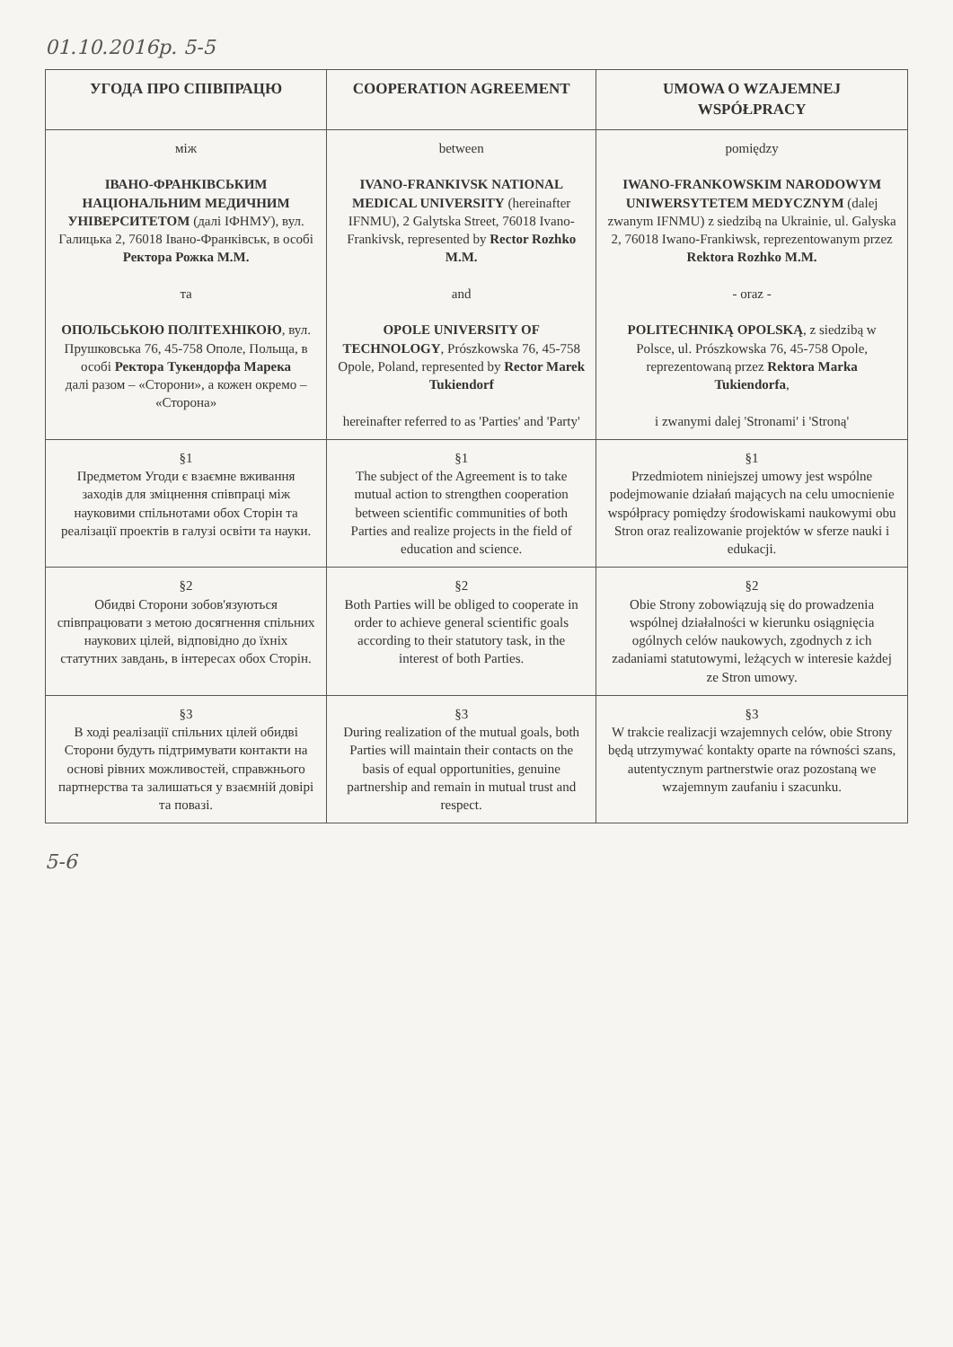01.10.2016р. 5-5
| УГОДА ПРО СПІВПРАЦЮ | COOPERATION AGREEMENT | UMOWA O WZAJEMNEJ WSPÓŁPRACY |
| --- | --- | --- |
| між ІВАНО-ФРАНКІВСЬКИМ НАЦІОНАЛЬНИМ МЕДИЧНИМ УНІВЕРСИТЕТОМ (далі ІФНМУ), вул. Галицька 2, 76018 Івано-Франківськ, в особі Ректора Рожка М.М. та ОПОЛЬСЬКОЮ ПОЛІТЕХНІКОЮ , вул. Прушковська 76, 45-758 Ополе, Польща, в особі Ректора Тукендорфа Марека далі разом – «Сторони», а кожен окремо – «Сторона» | between IVANO-FRANKIVSK NATIONAL MEDICAL UNIVERSITY (hereinafter IFNMU), 2 Galytska Street, 76018 Ivano-Frankivsk, represented by Rector Rozhko M.M. and OPOLE UNIVERSITY OF TECHNOLOGY , Prószkowska 76, 45-758 Opole, Poland, represented by Rector Marek Tukiendorf hereinafter referred to as 'Parties' and 'Party' | pomiędzy IWANO-FRANKOWSKIM NARODOWYM UNIWERSYTETEM MEDYCZNYM (dalej zwanym IFNMU) z siedzibą na Ukrainie, ul. Galyѕka 2, 76018 Iwano-Frankiwsk, reprezentowanym przez Rektora Rozhko M.M. - oraz - POLITECHNIKĄ OPOLSKĄ , z siedzibą w Polsce, ul. Prószkowska 76, 45-758 Opole, reprezentowaną przez Rektora Marka Tukiendorfa , i zwanymi dalej 'Stronami' i 'Stroną' |
| §1 Предметом Угоди є взаємне вживання заходів для зміцнення співпраці між науковими спільнотами обох Сторін та реалізації проектів в галузі освіти та науки. | §1 The subject of the Agreement is to take mutual action to strengthen cooperation between scientific communities of both Parties and realize projects in the field of education and science. | §1 Przedmiotem niniejszej umowy jest wspólne podejmowanie działań mających na celu umocnienie współpracy pomiędzy środowiskami naukowymi obu Stron oraz realizowanie projektów w sferze nauki i edukacji. |
| §2 Обидві Сторони зобов'язуються співпрацювати з метою досягнення спільних наукових цілей, відповідно до їхніх статутних завдань, в інтересах обох Сторін. | §2 Both Parties will be obliged to cooperate in order to achieve general scientific goals according to their statutory task, in the interest of both Parties. | §2 Obie Strony zobowiązują się do prowadzenia wspólnej działalności w kierunku osiągnięcia ogólnych celów naukowych, zgodnych z ich zadaniami statutowymi, leżących w interesie każdej ze Stron umowy. |
| §3 В ході реалізації спільних цілей обидві Сторони будуть підтримувати контакти на основі рівних можливостей, справжнього партнерства та залишаться у взаємній довірі та повазі. | §3 During realization of the mutual goals, both Parties will maintain their contacts on the basis of equal opportunities, genuine partnership and remain in mutual trust and respect. | §3 W trakcie realizacji wzajemnych celów, obie Strony będą utrzymywać kontakty oparte na równości szans, autentycznym partnerstwie oraz pozostaną we wzajemnym zaufaniu i szacunku. |
5-6